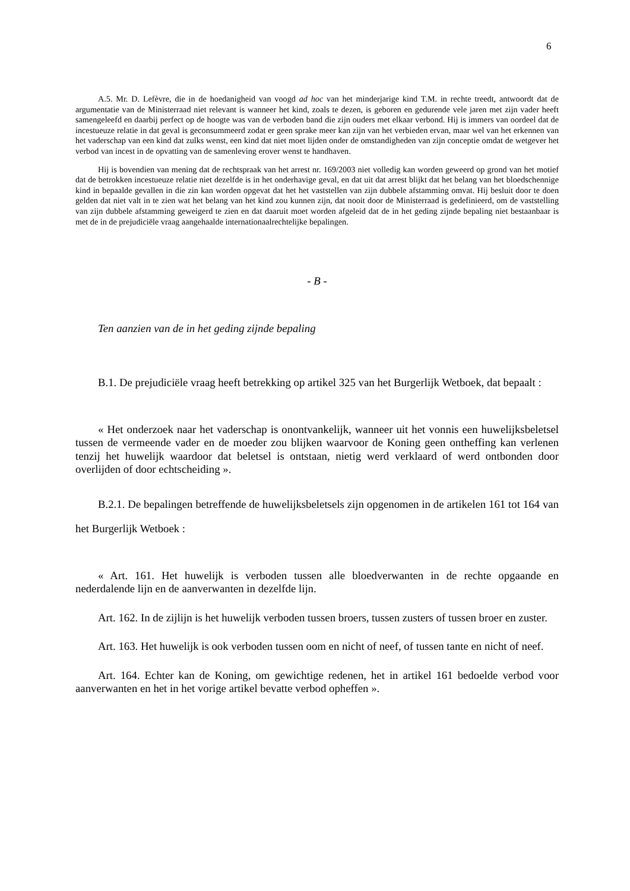6
A.5. Mr. D. Lefèvre, die in de hoedanigheid van voogd ad hoc van het minderjarige kind T.M. in rechte treedt, antwoordt dat de argumentatie van de Ministerraad niet relevant is wanneer het kind, zoals te dezen, is geboren en gedurende vele jaren met zijn vader heeft samengeleefd en daarbij perfect op de hoogte was van de verboden band die zijn ouders met elkaar verbond. Hij is immers van oordeel dat de incestueuze relatie in dat geval is geconsummeerd zodat er geen sprake meer kan zijn van het verbieden ervan, maar wel van het erkennen van het vaderschap van een kind dat zulks wenst, een kind dat niet moet lijden onder de omstandigheden van zijn conceptie omdat de wetgever het verbod van incest in de opvatting van de samenleving erover wenst te handhaven.
Hij is bovendien van mening dat de rechtspraak van het arrest nr. 169/2003 niet volledig kan worden geweerd op grond van het motief dat de betrokken incestueuze relatie niet dezelfde is in het onderhavige geval, en dat uit dat arrest blijkt dat het belang van het bloedschennige kind in bepaalde gevallen in die zin kan worden opgevat dat het het vaststellen van zijn dubbele afstamming omvat. Hij besluit door te doen gelden dat niet valt in te zien wat het belang van het kind zou kunnen zijn, dat nooit door de Ministerraad is gedefinieerd, om de vaststelling van zijn dubbele afstamming geweigerd te zien en dat daaruit moet worden afgeleid dat de in het geding zijnde bepaling niet bestaanbaar is met de in de prejudiciële vraag aangehaalde internationaalrechtelijke bepalingen.
- B -
Ten aanzien van de in het geding zijnde bepaling
B.1. De prejudiciële vraag heeft betrekking op artikel 325 van het Burgerlijk Wetboek, dat bepaalt :
« Het onderzoek naar het vaderschap is onontvankelijk, wanneer uit het vonnis een huwelijksbeletsel tussen de vermeende vader en de moeder zou blijken waarvoor de Koning geen ontheffing kan verlenen tenzij het huwelijk waardoor dat beletsel is ontstaan, nietig werd verklaard of werd ontbonden door overlijden of door echtscheiding ».
B.2.1. De bepalingen betreffende de huwelijksbeletsels zijn opgenomen in de artikelen 161 tot 164 van het Burgerlijk Wetboek :
« Art. 161. Het huwelijk is verboden tussen alle bloedverwanten in de rechte opgaande en nederdalende lijn en de aanverwanten in dezelfde lijn.
Art. 162. In de zijlijn is het huwelijk verboden tussen broers, tussen zusters of tussen broer en zuster.
Art. 163. Het huwelijk is ook verboden tussen oom en nicht of neef, of tussen tante en nicht of neef.
Art. 164. Echter kan de Koning, om gewichtige redenen, het in artikel 161 bedoelde verbod voor aanverwanten en het in het vorige artikel bevatte verbod opheffen ».